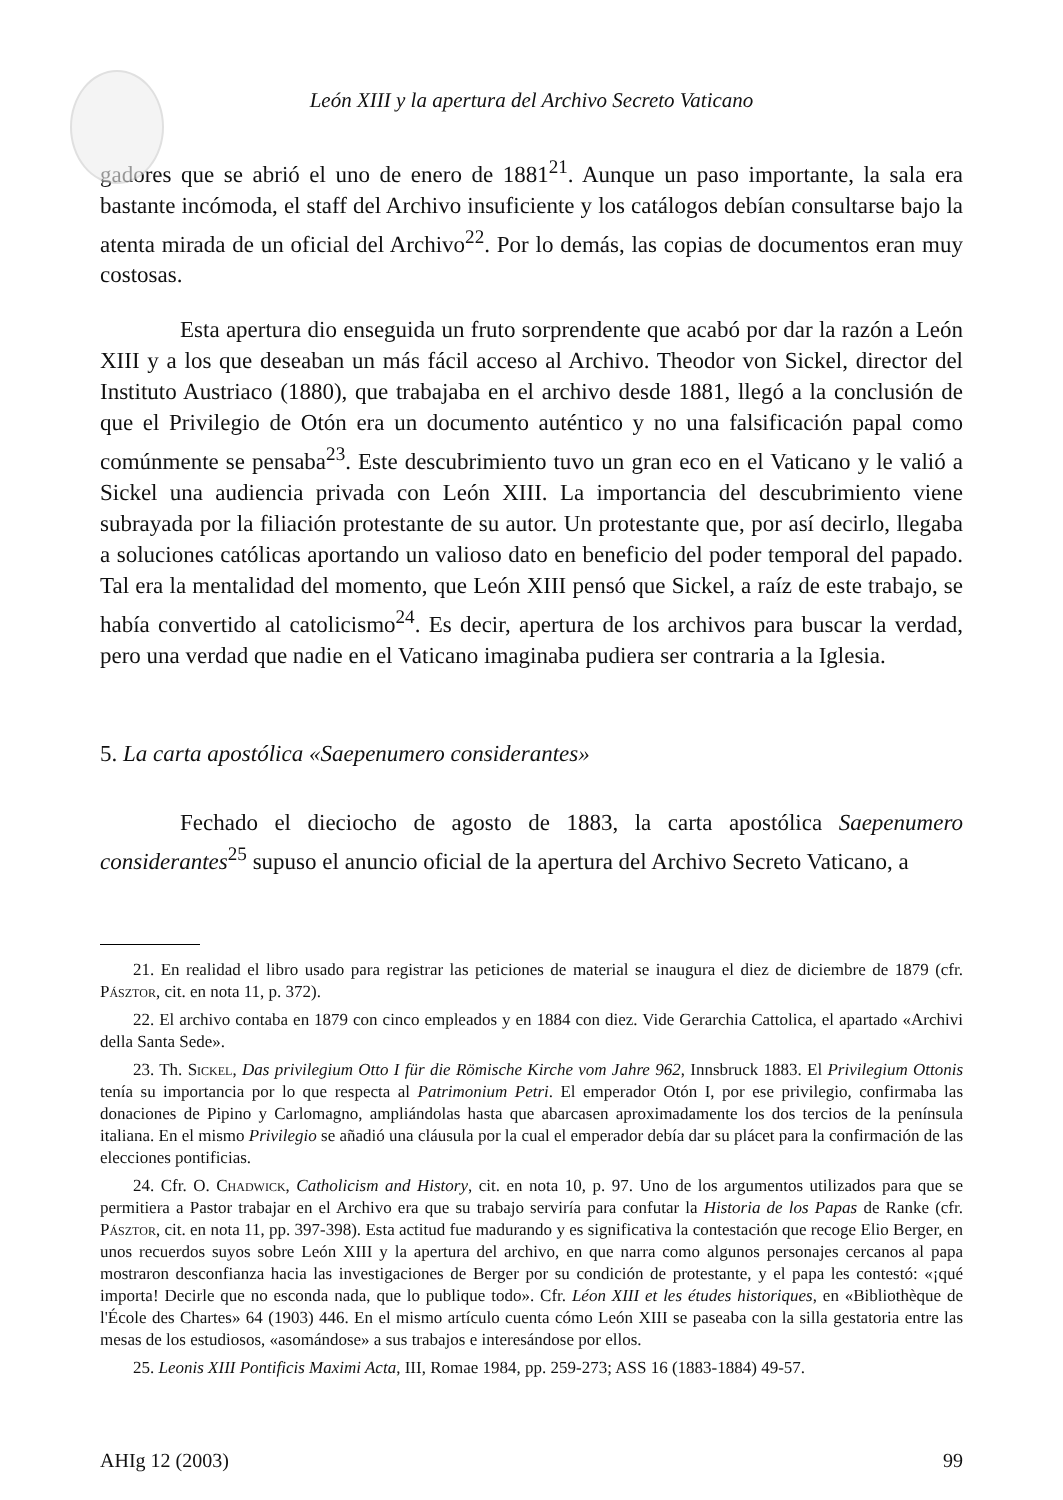León XIII y la apertura del Archivo Secreto Vaticano
gadores que se abrió el uno de enero de 1881<sup>21</sup>. Aunque un paso importante, la sala era bastante incómoda, el staff del Archivo insuficiente y los catálogos debían consultarse bajo la atenta mirada de un oficial del Archivo<sup>22</sup>. Por lo demás, las copias de documentos eran muy costosas.
Esta apertura dio enseguida un fruto sorprendente que acabó por dar la razón a León XIII y a los que deseaban un más fácil acceso al Archivo. Theodor von Sickel, director del Instituto Austriaco (1880), que trabajaba en el archivo desde 1881, llegó a la conclusión de que el Privilegio de Otón era un documento auténtico y no una falsificación papal como comúnmente se pensaba<sup>23</sup>. Este descubrimiento tuvo un gran eco en el Vaticano y le valió a Sickel una audiencia privada con León XIII. La importancia del descubrimiento viene subrayada por la filiación protestante de su autor. Un protestante que, por así decirlo, llegaba a soluciones católicas aportando un valioso dato en beneficio del poder temporal del papado. Tal era la mentalidad del momento, que León XIII pensó que Sickel, a raíz de este trabajo, se había convertido al catolicismo<sup>24</sup>. Es decir, apertura de los archivos para buscar la verdad, pero una verdad que nadie en el Vaticano imaginaba pudiera ser contraria a la Iglesia.
5. La carta apostólica «Saepenumero considerantes»
Fechado el dieciocho de agosto de 1883, la carta apostólica Saepenumero considerantes<sup>25</sup> supuso el anuncio oficial de la apertura del Archivo Secreto Vaticano, a
21. En realidad el libro usado para registrar las peticiones de material se inaugura el diez de diciembre de 1879 (cfr. Pásztor, cit. en nota 11, p. 372).
22. El archivo contaba en 1879 con cinco empleados y en 1884 con diez. Vide Gerarchia Cattolica, el apartado «Archivi della Santa Sede».
23. Th. Sickel, Das privilegium Otto I für die Römische Kirche vom Jahre 962, Innsbruck 1883. El Privilegium Ottonis tenía su importancia por lo que respecta al Patrimonium Petri. El emperador Otón I, por ese privilegio, confirmaba las donaciones de Pipino y Carlomagno, ampliándolas hasta que abarcasen aproximadamente los dos tercios de la península italiana. En el mismo Privilegio se añadió una cláusula por la cual el emperador debía dar su plácet para la confirmación de las elecciones pontificias.
24. Cfr. O. Chadwick, Catholicism and History, cit. en nota 10, p. 97. Uno de los argumentos utilizados para que se permitiera a Pastor trabajar en el Archivo era que su trabajo serviría para confutar la Historia de los Papas de Ranke (cfr. Pásztor, cit. en nota 11, pp. 397-398). Esta actitud fue madurando y es significativa la contestación que recoge Elio Berger, en unos recuerdos suyos sobre León XIII y la apertura del archivo, en que narra como algunos personajes cercanos al papa mostraron desconfianza hacia las investigaciones de Berger por su condición de protestante, y el papa les contestó: «¡qué importa! Decirle que no esconda nada, que lo publique todo». Cfr. Léon XIII et les études historiques, en «Bibliothèque de l'École des Chartes» 64 (1903) 446. En el mismo artículo cuenta cómo León XIII se paseaba con la silla gestatoria entre las mesas de los estudiosos, «asomándose» a sus trabajos e interesándose por ellos.
25. Leonis XIII Pontificis Maximi Acta, III, Romae 1984, pp. 259-273; ASS 16 (1883-1884) 49-57.
AHIg 12 (2003) 99